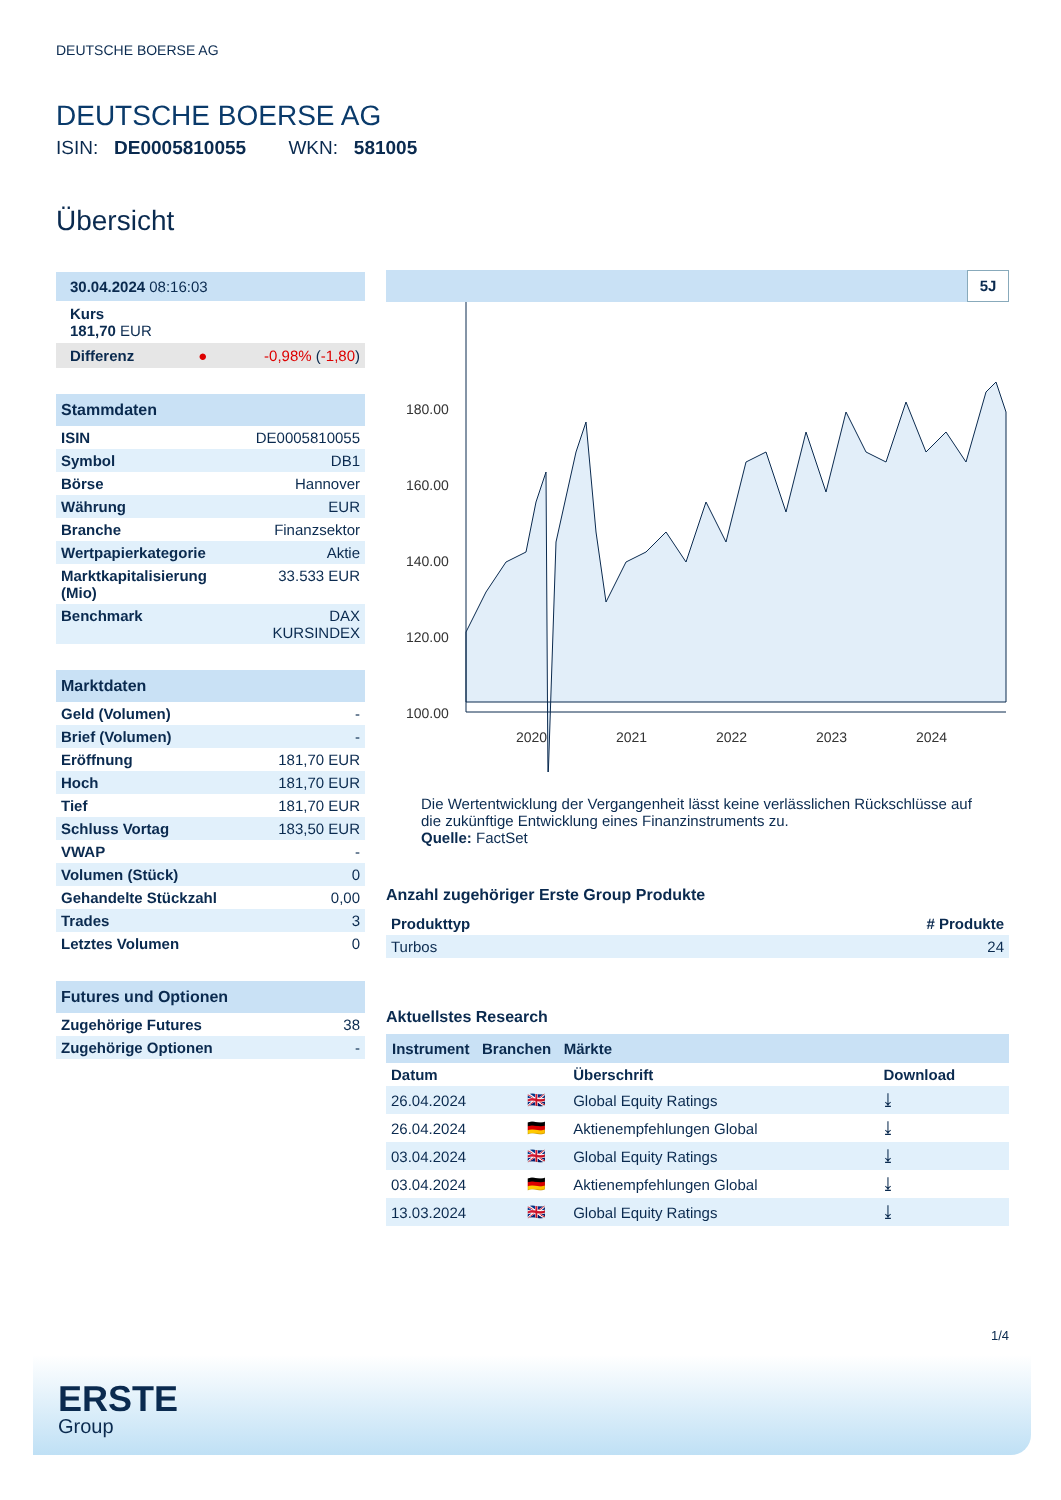DEUTSCHE BOERSE AG
DEUTSCHE BOERSE AG
ISIN: DE0005810055 WKN: 581005
Übersicht
| 30.04.2024 08:16:03 | |
| Kurs 181,70 EUR | |
| Differenz ● | -0,98% ( -1,80 ) |
| Stammdaten | |
| ISIN | DE0005810055 |
| Symbol | DB1 |
| Börse | Hannover |
| Währung | EUR |
| Branche | Finanzsektor |
| Wertpapierkategorie | Aktie |
| Marktkapitalisierung (Mio) | 33.533 EUR |
| Benchmark | DAX KURSINDEX |
| Marktdaten | |
| Geld (Volumen) | - |
| Brief (Volumen) | - |
| Eröffnung | 181,70 EUR |
| Hoch | 181,70 EUR |
| Tief | 181,70 EUR |
| Schluss Vortag | 183,50 EUR |
| VWAP | - |
| Volumen (Stück) | 0 |
| Gehandelte Stückzahl | 0,00 |
| Trades | 3 |
| Letztes Volumen | 0 |
| Futures und Optionen | |
| Zugehörige Futures | 38 |
| Zugehörige Optionen | - |
5J
180.00
160.00
140.00
120.00
100.00
2020
2021
2022
2023
2024
Die Wertentwicklung der Vergangenheit lässt keine verlässlichen Rückschlüsse auf die zukünftige Entwicklung eines Finanzinstruments zu.
Quelle: FactSet
Anzahl zugehöriger Erste Group Produkte
| Produkttyp | # Produkte |
| --- | --- |
| Turbos | 24 |
Aktuellstes Research
Instrument Branchen Märkte
| Datum | | Überschrift | Download |
| --- | --- | --- | --- |
| 26.04.2024 | 🇬🇧 | Global Equity Ratings | ⤓ |
| 26.04.2024 | 🇩🇪 | Aktienempfehlungen Global | ⤓ |
| 03.04.2024 | 🇬🇧 | Global Equity Ratings | ⤓ |
| 03.04.2024 | 🇩🇪 | Aktienempfehlungen Global | ⤓ |
| 13.03.2024 | 🇬🇧 | Global Equity Ratings | ⤓ |
1/4
ERSTE
Group